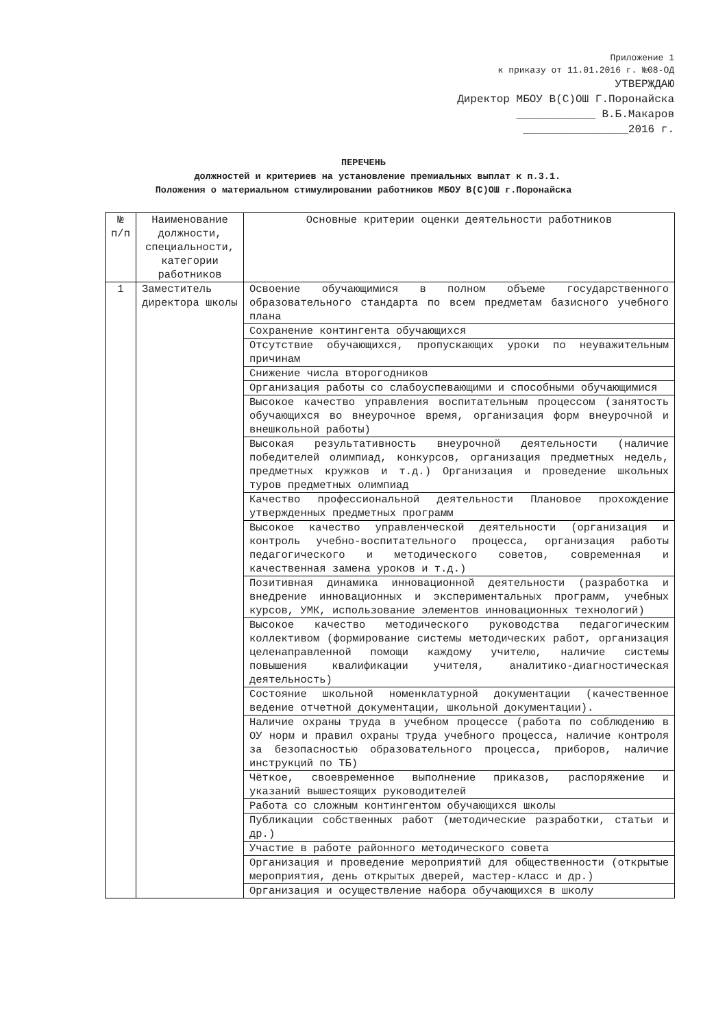Приложение 1
к приказу от 11.01.2016 г. №08-ОД
УТВЕРЖДАЮ
Директор МБОУ В(С)ОШ Г.Поронайска
____________ В.Б.Макаров
________________2016 г.
ПЕРЕЧЕНЬ
должностей и критериев на установление премиальных выплат к п.3.1.
Положения о материальном стимулировании работников МБОУ В(С)ОШ г.Поронайска
| № п/п | Наименование должности, специальности, категории работников | Основные критерии оценки деятельности работников |
| --- | --- | --- |
| 1 | Заместитель директора школы | Освоение обучающимися в полном объеме государственного образовательного стандарта по всем предметам базисного учебного плана |
| | | Сохранение контингента обучающихся |
| | | Отсутствие обучающихся, пропускающих уроки по неуважительным причинам |
| | | Снижение числа второгодников |
| | | Организация работы со слабоуспевающими и способными обучающимися |
| | | Высокое качество управления воспитательным процессом (занятость обучающихся во внеурочное время, организация форм внеурочной и внешкольной работы) |
| | | Высокая результативность внеурочной деятельности (наличие победителей олимпиад, конкурсов, организация предметных недель, предметных кружков и т.д.) Организация и проведение школьных туров предметных олимпиад |
| | | Качество профессиональной деятельности Плановое прохождение утвержденных предметных программ |
| | | Высокое качество управленческой деятельности (организация и контроль учебно-воспитательного процесса, организация работы педагогического и методического советов, современная и качественная замена уроков и т.д.) |
| | | Позитивная динамика инновационной деятельности (разработка и внедрение инновационных и экспериментальных программ, учебных курсов, УМК, использование элементов инновационных технологий) |
| | | Высокое качество методического руководства педагогическим коллективом (формирование системы методических работ, организация целенаправленной помощи каждому учителю, наличие системы повышения квалификации учителя, аналитико-диагностическая деятельность) |
| | | Состояние школьной номенклатурной документации (качественное ведение отчетной документации, школьной документации). |
| | | Наличие охраны труда в учебном процессе (работа по соблюдению в ОУ норм и правил охраны труда учебного процесса, наличие контроля за безопасностью образовательного процесса, приборов, наличие инструкций по ТБ) |
| | | Чёткое, своевременное выполнение приказов, распоряжение и указаний вышестоящих руководителей |
| | | Работа со сложным контингентом обучающихся школы |
| | | Публикации собственных работ (методические разработки, статьи и др.) |
| | | Участие в работе районного методического совета |
| | | Организация и проведение мероприятий для общественности (открытые мероприятия, день открытых дверей, мастер-класс и др.) |
| | | Организация и осуществление набора обучающихся в школу |